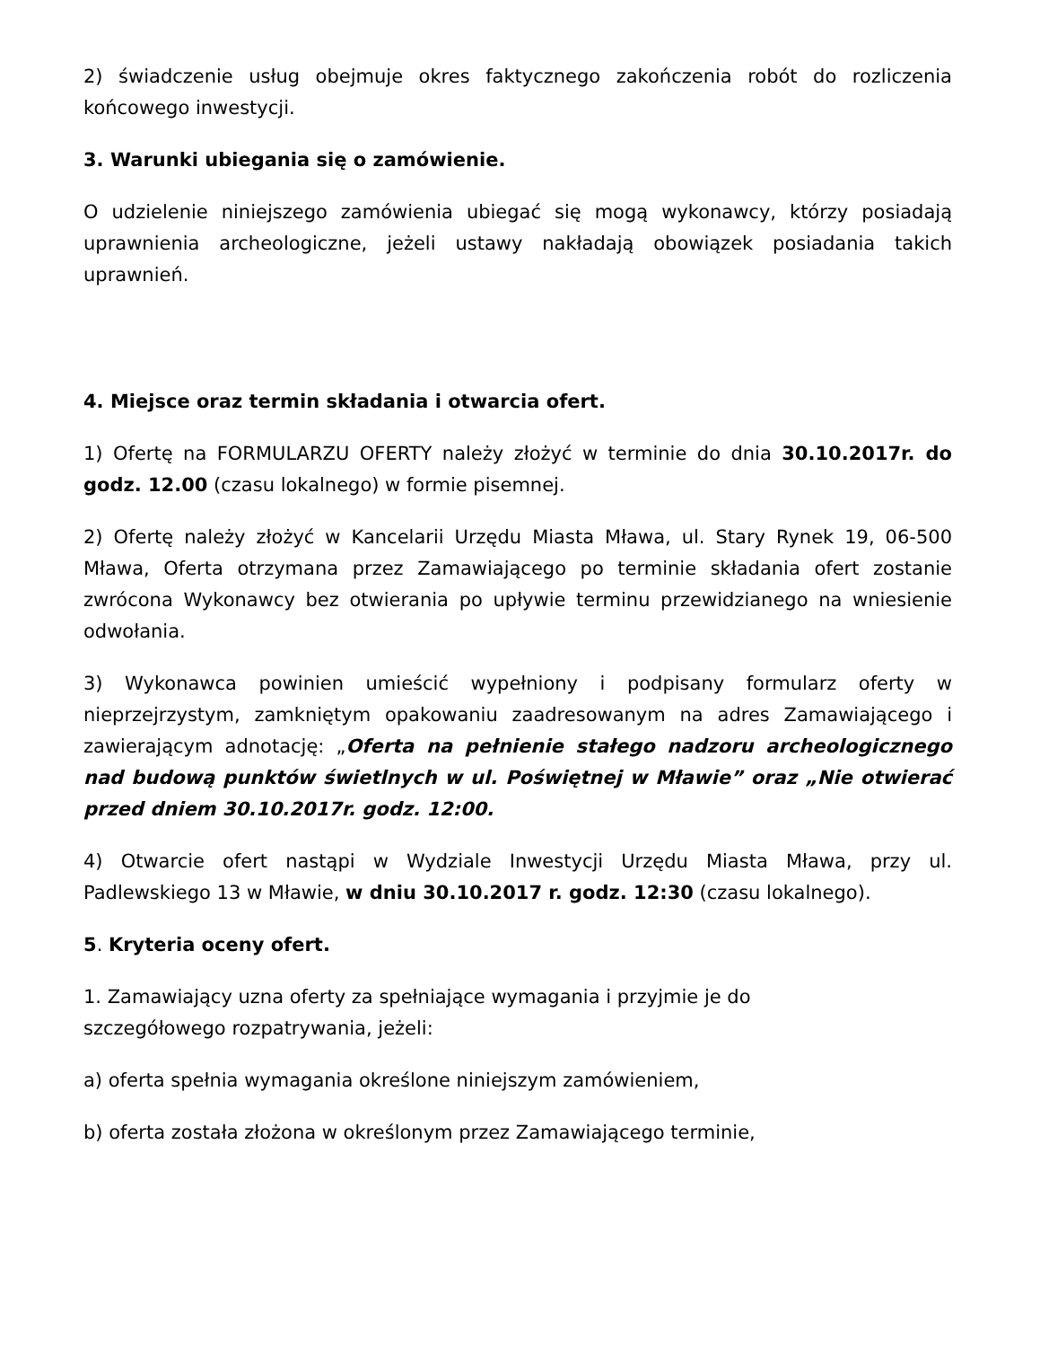2) świadczenie usług obejmuje okres faktycznego zakończenia robót do rozliczenia końcowego inwestycji.
3. Warunki ubiegania się o zamówienie.
O udzielenie niniejszego zamówienia ubiegać się mogą wykonawcy, którzy posiadają uprawnienia archeologiczne, jeżeli ustawy nakładają obowiązek posiadania takich uprawnień.
4. Miejsce oraz termin składania i otwarcia ofert.
1) Ofertę na FORMULARZU OFERTY należy złożyć w terminie do dnia 30.10.2017r. do godz. 12.00 (czasu lokalnego) w formie pisemnej.
2) Ofertę należy złożyć w Kancelarii Urzędu Miasta Mława, ul. Stary Rynek 19, 06-500 Mława, Oferta otrzymana przez Zamawiającego po terminie składania ofert zostanie zwrócona Wykonawcy bez otwierania po upływie terminu przewidzianego na wniesienie odwołania.
3) Wykonawca powinien umieścić wypełniony i podpisany formularz oferty w nieprzejrzystym, zamkniętym opakowaniu zaadresowanym na adres Zamawiającego i zawierającym adnotację: „Oferta na pełnienie stałego nadzoru archeologicznego nad budową punktów świetlnych w ul. Poświętnej w Mławie” oraz „Nie otwierać przed dniem 30.10.2017r. godz. 12:00.
4) Otwarcie ofert nastąpi w Wydziale Inwestycji Urzędu Miasta Mława, przy ul. Padlewskiego 13 w Mławie, w dniu 30.10.2017 r. godz. 12:30 (czasu lokalnego).
5. Kryteria oceny ofert.
1. Zamawiający uzna oferty za spełniające wymagania i przyjmie je do
szczegółowego rozpatrywania, jeżeli:
a) oferta spełnia wymagania określone niniejszym zamówieniem,
b) oferta została złożona w określonym przez Zamawiającego terminie,